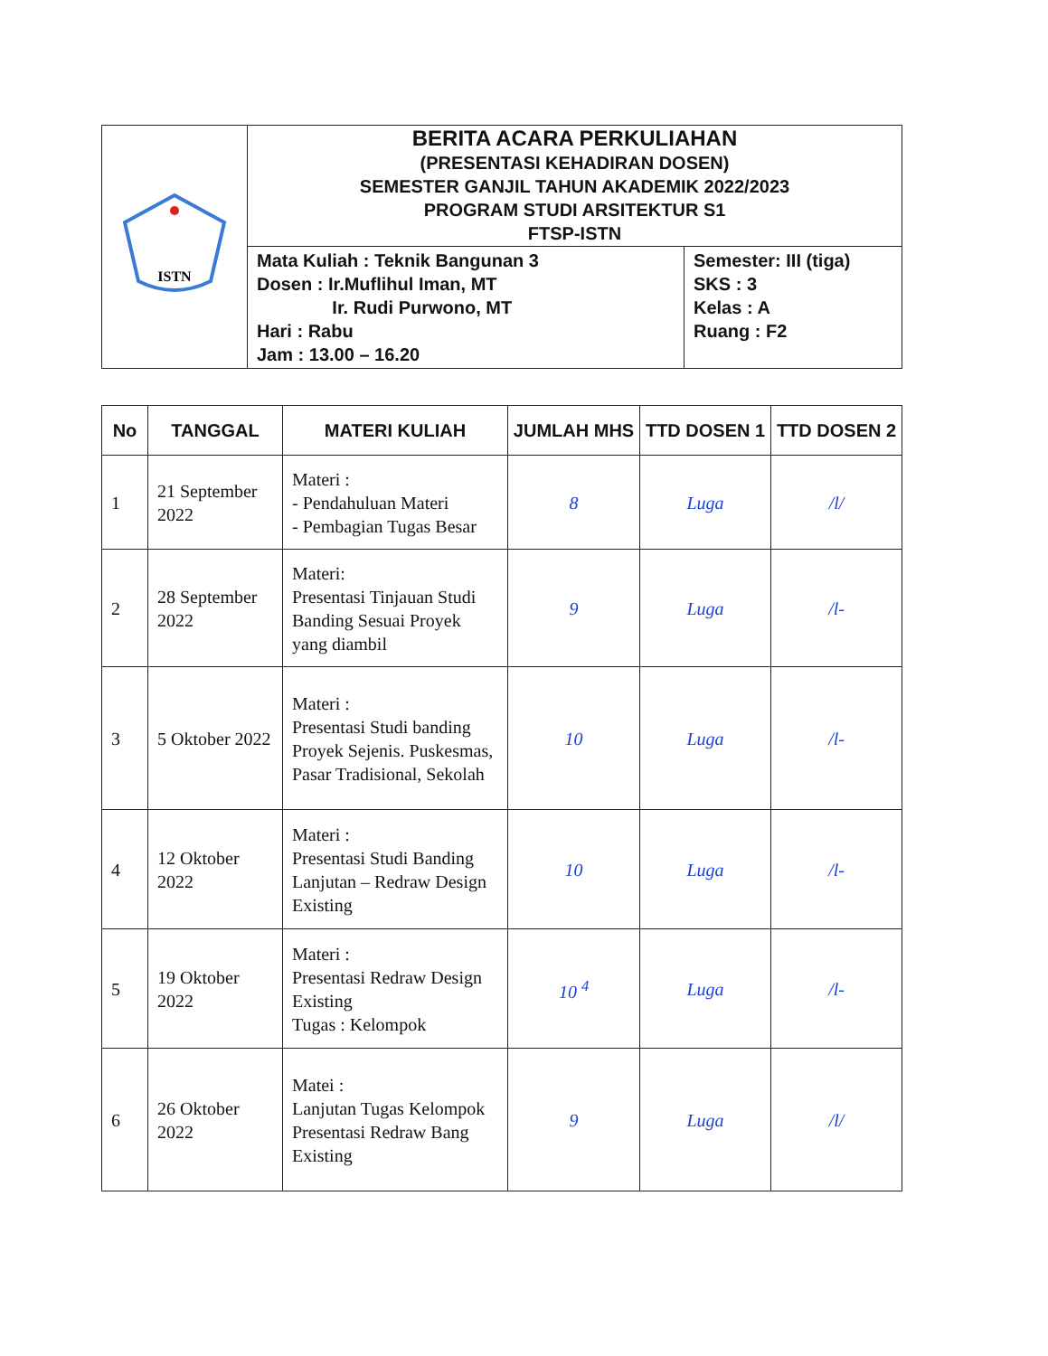| ISTN | BERITA ACARA PERKULIAHAN (PRESENTASI KEHADIRAN DOSEN) SEMESTER GANJIL TAHUN AKADEMIK 2022/2023 PROGRAM STUDI ARSITEKTUR S1 FTSP-ISTN | |
| | Mata Kuliah : Teknik Bangunan 3 Dosen : Ir.Muflihul Iman, MT Ir. Rudi Purwono, MT Hari : Rabu Jam : 13.00 – 16.20 | Semester: III (tiga) SKS : 3 Kelas : A Ruang : F2 |
| No | TANGGAL | MATERI KULIAH | JUMLAH MHS | TTD DOSEN 1 | TTD DOSEN 2 |
| --- | --- | --- | --- | --- | --- |
| 1 | 21 September 2022 | Materi : - Pendahuluan Materi - Pembagian Tugas Besar | 8 | Luga | /l/ |
| 2 | 28 September 2022 | Materi: Presentasi Tinjauan Studi Banding Sesuai Proyek yang diambil | 9 | Luga | /l- |
| 3 | 5 Oktober 2022 | Materi : Presentasi Studi banding Proyek Sejenis. Puskesmas, Pasar Tradisional, Sekolah | 10 | Luga | /l- |
| 4 | 12 Oktober 2022 | Materi : Presentasi Studi Banding Lanjutan – Redraw Design Existing | 10 | Luga | /l- |
| 5 | 19 Oktober 2022 | Materi : Presentasi Redraw Design Existing Tugas : Kelompok | 10 <sup>4</sup> | Luga | /l- |
| 6 | 26 Oktober 2022 | Matei : Lanjutan Tugas Kelompok Presentasi Redraw Bang Existing | 9 | Luga | /l/ |